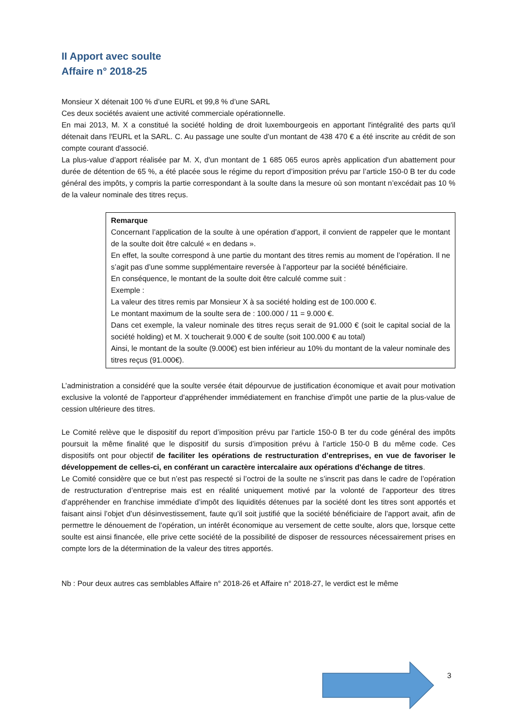II Apport avec soulte
Affaire n° 2018-25
Monsieur X détenait 100 % d’une EURL et 99,8 % d’une SARL
Ces deux sociétés avaient une activité commerciale opérationnelle.
En mai 2013, M. X a constitué la société holding de droit luxembourgeois en apportant l'intégralité des parts qu'il détenait dans l'EURL et la SARL. C. Au passage une soulte d’un montant de 438 470 € a été inscrite au crédit de son compte courant d'associé.
La plus-value d’apport réalisée par M. X, d'un montant de 1 685 065 euros après application d'un abattement pour durée de détention de 65 %, a été placée sous le régime du report d’imposition prévu par l’article 150-0 B ter du code général des impôts, y compris la partie correspondant à la soulte dans la mesure où son montant n’excédait pas 10 % de la valeur nominale des titres reçus.
Remarque
Concernant l’application de la soulte à une opération d’apport, il convient de rappeler que le montant de la soulte doit être calculé « en dedans ».
En effet, la soulte correspond à une partie du montant des titres remis au moment de l’opération. Il ne s’agit pas d’une somme supplémentaire reversée à l’apporteur par la société bénéficiaire.
En conséquence, le montant de la soulte doit être calculé comme suit :
Exemple :
La valeur des titres remis par Monsieur X à sa société holding est de 100.000 €.
Le montant maximum de la soulte sera de : 100.000 / 11 = 9.000 €.
Dans cet exemple, la valeur nominale des titres reçus serait de 91.000 € (soit le capital social de la société holding) et M. X toucherait 9.000 € de soulte (soit 100.000 € au total)
Ainsi, le montant de la soulte (9.000€) est bien inférieur au 10% du montant de la valeur nominale des titres reçus (91.000€).
L’administration a considéré que la soulte versée était dépourvue de justification économique et avait pour motivation exclusive la volonté de l'apporteur d'appréhender immédiatement en franchise d'impôt une partie de la plus-value de cession ultérieure des titres.
Le Comité relève que le dispositif du report d’imposition prévu par l’article 150-0 B ter du code général des impôts poursuit la même finalité que le dispositif du sursis d’imposition prévu à l’article 150-0 B du même code. Ces dispositifs ont pour objectif de faciliter les opérations de restructuration d’entreprises, en vue de favoriser le développement de celles-ci, en conférant un caractère intercalaire aux opérations d'échange de titres.
Le Comité considère que ce but n’est pas respecté si l’octroi de la soulte ne s’inscrit pas dans le cadre de l’opération de restructuration d’entreprise mais est en réalité uniquement motivé par la volonté de l’apporteur des titres d’appréhender en franchise immédiate d’impôt des liquidités détenues par la société dont les titres sont apportés et faisant ainsi l’objet d’un désinvestissement, faute qu’il soit justifié que la société bénéficiaire de l’apport avait, afin de permettre le dénouement de l’opération, un intérêt économique au versement de cette soulte, alors que, lorsque cette soulte est ainsi financée, elle prive cette société de la possibilité de disposer de ressources nécessairement prises en compte lors de la détermination de la valeur des titres apportés.
Nb : Pour deux autres cas semblables Affaire n° 2018-26 et Affaire n° 2018-27, le verdict est le même
3